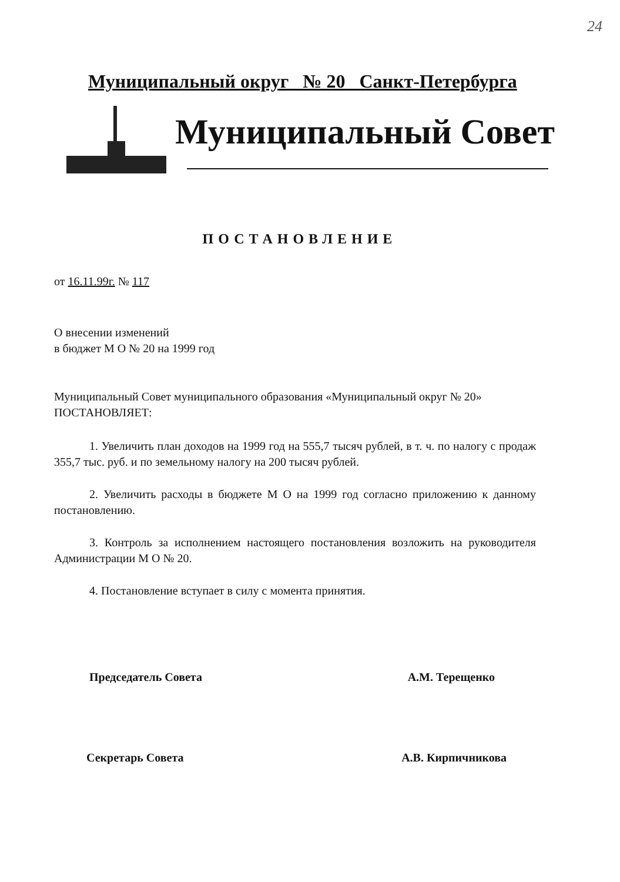24
Муниципальный округ № 20 Санкт-Петербурга
Муниципальный Совет
ПОСТАНОВЛЕНИЕ
от 16.11.99г. № 117
О внесении изменений
в бюджет М О № 20 на 1999 год
Муниципальный Совет муниципального образования «Муниципальный округ № 20»
ПОСТАНОВЛЯЕТ:
1. Увеличить план доходов на 1999 год на 555,7 тысяч рублей, в т. ч. по налогу с продаж 355,7 тыс. руб. и по земельному налогу на 200 тысяч рублей.
2. Увеличить расходы в бюджете М О на 1999 год согласно приложению к данному постановлению.
3. Контроль за исполнением настоящего постановления возложить на руководителя Администрации М О № 20.
4. Постановление вступает в силу с момента принятия.
Председатель Совета А.М. Терещенко
Секретарь Совета А.В. Кирпичникова